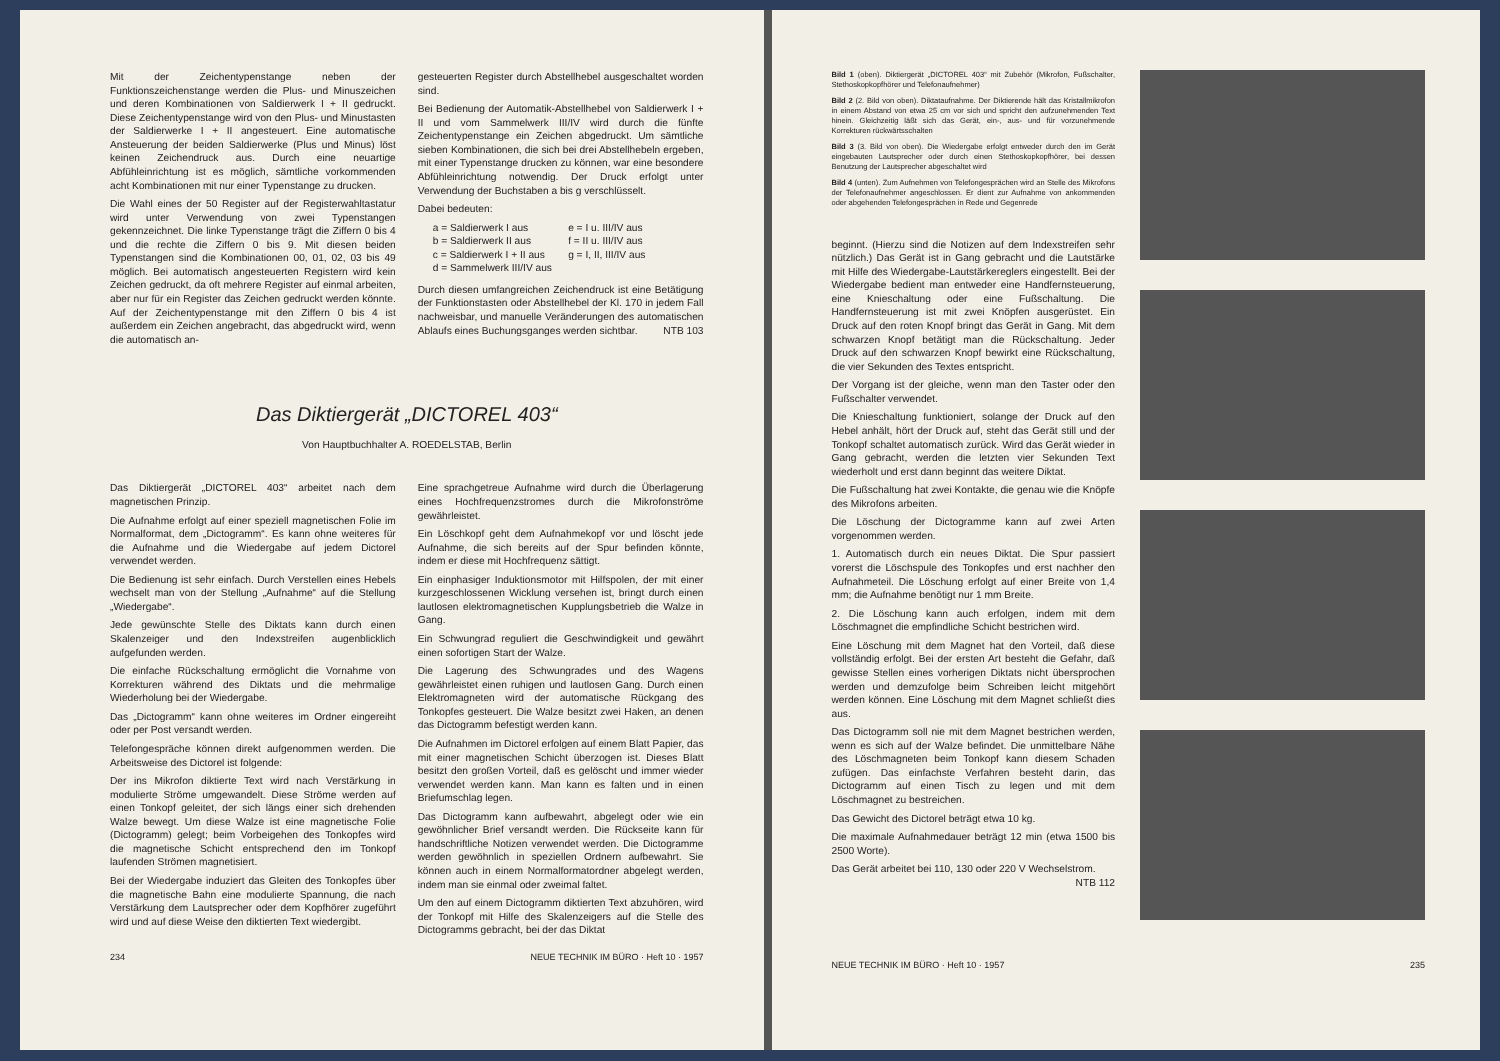Mit der Zeichentypenstange neben der Funktionszeichenstange werden die Plus- und Minuszeichen und deren Kombinationen von Saldierwerk I + II gedruckt. Diese Zeichentypenstange wird von den Plus- und Minustasten der Saldierwerke I + II angesteuert. Eine automatische Ansteuerung der beiden Saldierwerke (Plus und Minus) löst keinen Zeichendruck aus. Durch eine neuartige Abfühleinrichtung ist es möglich, sämtliche vorkommenden acht Kombinationen mit nur einer Typenstange zu drucken.
Die Wahl eines der 50 Register auf der Registerwahltastatur wird unter Verwendung von zwei Typenstangen gekennzeichnet. Die linke Typenstange trägt die Ziffern 0 bis 4 und die rechte die Ziffern 0 bis 9. Mit diesen beiden Typenstangen sind die Kombinationen 00, 01, 02, 03 bis 49 möglich. Bei automatisch angesteuerten Registern wird kein Zeichen gedruckt, da oft mehrere Register auf einmal arbeiten, aber nur für ein Register das Zeichen gedruckt werden könnte. Auf der Zeichentypenstange mit den Ziffern 0 bis 4 ist außerdem ein Zeichen angebracht, das abgedruckt wird, wenn die automatisch an-
gesteuerten Register durch Abstellhebel ausgeschaltet worden sind.
Bei Bedienung der Automatik-Abstellhebel von Saldierwerk I + II und vom Sammelwerk III/IV wird durch die fünfte Zeichentypenstange ein Zeichen abgedruckt. Um sämtliche sieben Kombinationen, die sich bei drei Abstellhebeln ergeben, mit einer Typenstange drucken zu können, war eine besondere Abfühleinrichtung notwendig. Der Druck erfolgt unter Verwendung der Buchstaben a bis g verschlüsselt.
Dabei bedeuten:
a = Saldierwerk I aus e = I u. III/IV aus b = Saldierwerk II aus f = II u. III/IV aus c = Saldierwerk I + II aus g = I, II, III/IV aus d = Sammelwerk III/IV aus
Durch diesen umfangreichen Zeichendruck ist eine Betätigung der Funktionstasten oder Abstellhebel der Kl. 170 in jedem Fall nachweisbar, und manuelle Veränderungen des automatischen Ablaufs eines Buchungsganges werden sichtbar. NTB 103
Das Diktiergerät „DICTOREL 403“
Von Hauptbuchhalter A. ROEDELSTAB, Berlin
Das Diktiergerät „DICTOREL 403“ arbeitet nach dem magnetischen Prinzip.
Die Aufnahme erfolgt auf einer speziell magnetischen Folie im Normalformat, dem „Dictogramm“. Es kann ohne weiteres für die Aufnahme und die Wiedergabe auf jedem Dictorel verwendet werden.
Die Bedienung ist sehr einfach. Durch Verstellen eines Hebels wechselt man von der Stellung „Aufnahme“ auf die Stellung „Wiedergabe“.
Jede gewünschte Stelle des Diktats kann durch einen Skalenzeiger und den Indexstreifen augenblicklich aufgefunden werden.
Die einfache Rückschaltung ermöglicht die Vornahme von Korrekturen während des Diktats und die mehrmalige Wiederholung bei der Wiedergabe.
Das „Dictogramm“ kann ohne weiteres im Ordner eingereiht oder per Post versandt werden.
Telefongespräche können direkt aufgenommen werden. Die Arbeitsweise des Dictorel ist folgende:
Der ins Mikrofon diktierte Text wird nach Verstärkung in modulierte Ströme umgewandelt. Diese Ströme werden auf einen Tonkopf geleitet, der sich längs einer sich drehenden Walze bewegt. Um diese Walze ist eine magnetische Folie (Dictogramm) gelegt; beim Vorbeigehen des Tonkopfes wird die magnetische Schicht entsprechend den im Tonkopf laufenden Strömen magnetisiert.
Bei der Wiedergabe induziert das Gleiten des Tonkopfes über die magnetische Bahn eine modulierte Spannung, die nach Verstärkung dem Lautsprecher oder dem Kopfhörer zugeführt wird und auf diese Weise den diktierten Text wiedergibt.
Eine sprachgetreue Aufnahme wird durch die Überlagerung eines Hochfrequenzstromes durch die Mikrofonströme gewährleistet.
Ein Löschkopf geht dem Aufnahmekopf vor und löscht jede Aufnahme, die sich bereits auf der Spur befinden könnte, indem er diese mit Hochfrequenz sättigt.
Ein einphasiger Induktionsmotor mit Hilfspolen, der mit einer kurzgeschlossenen Wicklung versehen ist, bringt durch einen lautlosen elektromagnetischen Kupplungsbetrieb die Walze in Gang.
Ein Schwungrad reguliert die Geschwindigkeit und gewährt einen sofortigen Start der Walze.
Die Lagerung des Schwungrades und des Wagens gewährleistet einen ruhigen und lautlosen Gang. Durch einen Elektromagneten wird der automatische Rückgang des Tonkopfes gesteuert. Die Walze besitzt zwei Haken, an denen das Dictogramm befestigt werden kann.
Die Aufnahmen im Dictorel erfolgen auf einem Blatt Papier, das mit einer magnetischen Schicht überzogen ist. Dieses Blatt besitzt den großen Vorteil, daß es gelöscht und immer wieder verwendet werden kann. Man kann es falten und in einen Briefumschlag legen.
Das Dictogramm kann aufbewahrt, abgelegt oder wie ein gewöhnlicher Brief versandt werden. Die Rückseite kann für handschriftliche Notizen verwendet werden. Die Dictogramme werden gewöhnlich in speziellen Ordnern aufbewahrt. Sie können auch in einem Normalformatordner abgelegt werden, indem man sie einmal oder zweimal faltet.
Um den auf einem Dictogramm diktierten Text abzuhören, wird der Tonkopf mit Hilfe des Skalenzeigers auf die Stelle des Dictogramms gebracht, bei der das Diktat
234 NEUE TECHNIK IM BÜRO · Heft 10 · 1957
Bild 1 (oben). Diktiergerät „DICTOREL 403“ mit Zubehör (Mikrofon, Fußschalter, Stethoskopkopfhörer und Telefonaufnehmer)
Bild 2 (2. Bild von oben). Diktataufnahme. Der Diktierende hält das Kristallmikrofon in einem Abstand von etwa 25 cm vor sich und spricht den aufzunehmenden Text hinein. Gleichzeitig läßt sich das Gerät, ein-, aus- und für vorzunehmende Korrekturen rückwärtsschalten
Bild 3 (3. Bild von oben). Die Wiedergabe erfolgt entweder durch den im Gerät eingebauten Lautsprecher oder durch einen Stethoskopkopfhörer, bei dessen Benutzung der Lautsprecher abgeschaltet wird
Bild 4 (unten). Zum Aufnehmen von Telefongesprächen wird an Stelle des Mikrofons der Telefonaufnehmer angeschlossen. Er dient zur Aufnahme von ankommenden oder abgehenden Telefongesprächen in Rede und Gegenrede
beginnt. (Hierzu sind die Notizen auf dem Indexstreifen sehr nützlich.) Das Gerät ist in Gang gebracht und die Lautstärke mit Hilfe des Wiedergabe-Lautstärkereglers eingestellt. Bei der Wiedergabe bedient man entweder eine Handfernsteuerung, eine Knieschaltung oder eine Fußschaltung. Die Handfernsteuerung ist mit zwei Knöpfen ausgerüstet. Ein Druck auf den roten Knopf bringt das Gerät in Gang. Mit dem schwarzen Knopf betätigt man die Rückschaltung. Jeder Druck auf den schwarzen Knopf bewirkt eine Rückschaltung, die vier Sekunden des Textes entspricht.
Der Vorgang ist der gleiche, wenn man den Taster oder den Fußschalter verwendet.
Die Knieschaltung funktioniert, solange der Druck auf den Hebel anhält, hört der Druck auf, steht das Gerät still und der Tonkopf schaltet automatisch zurück. Wird das Gerät wieder in Gang gebracht, werden die letzten vier Sekunden Text wiederholt und erst dann beginnt das weitere Diktat.
Die Fußschaltung hat zwei Kontakte, die genau wie die Knöpfe des Mikrofons arbeiten.
Die Löschung der Dictogramme kann auf zwei Arten vorgenommen werden.
1. Automatisch durch ein neues Diktat. Die Spur passiert vorerst die Löschspule des Tonkopfes und erst nachher den Aufnahmeteil. Die Löschung erfolgt auf einer Breite von 1,4 mm; die Aufnahme benötigt nur 1 mm Breite.
2. Die Löschung kann auch erfolgen, indem mit dem Löschmagnet die empfindliche Schicht bestrichen wird.
Eine Löschung mit dem Magnet hat den Vorteil, daß diese vollständig erfolgt. Bei der ersten Art besteht die Gefahr, daß gewisse Stellen eines vorherigen Diktats nicht übersprochen werden und demzufolge beim Schreiben leicht mitgehört werden können. Eine Löschung mit dem Magnet schließt dies aus.
Das Dictogramm soll nie mit dem Magnet bestrichen werden, wenn es sich auf der Walze befindet. Die unmittelbare Nähe des Löschmagneten beim Tonkopf kann diesem Schaden zufügen. Das einfachste Verfahren besteht darin, das Dictogramm auf einen Tisch zu legen und mit dem Löschmagnet zu bestreichen.
Das Gewicht des Dictorel beträgt etwa 10 kg.
Die maximale Aufnahmedauer beträgt 12 min (etwa 1500 bis 2500 Worte).
Das Gerät arbeitet bei 110, 130 oder 220 V Wechselstrom. NTB 112
NEUE TECHNIK IM BÜRO · Heft 10 · 1957 235